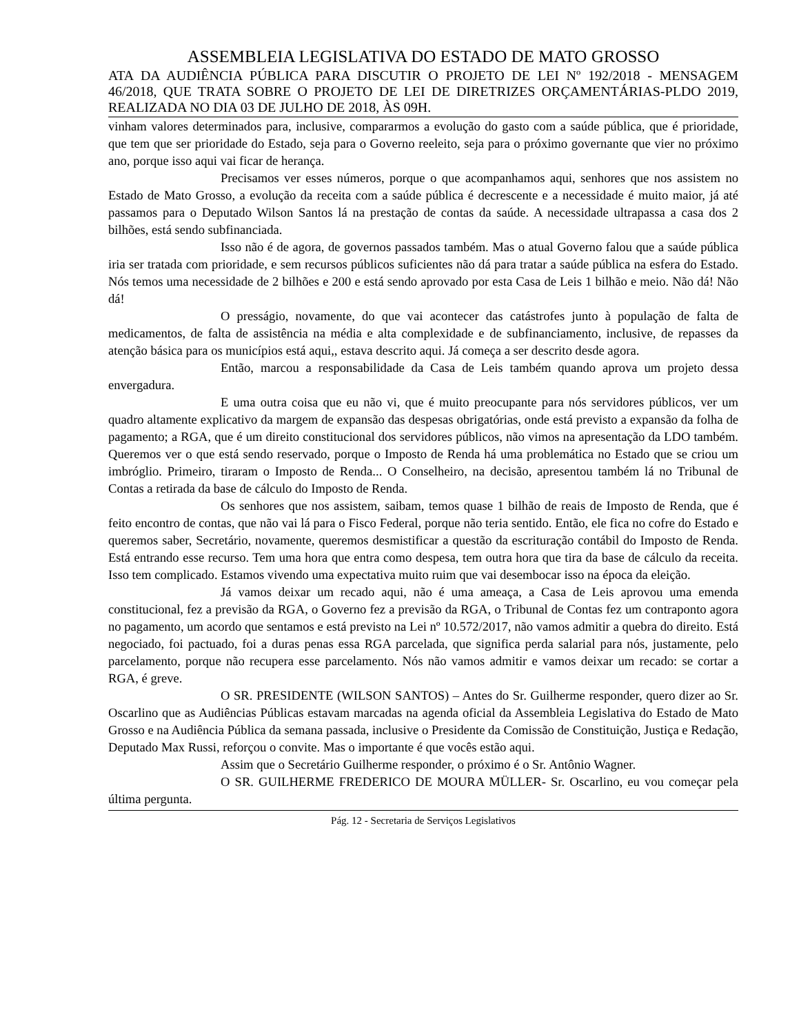ASSEMBLEIA LEGISLATIVA DO ESTADO DE MATO GROSSO
ATA DA AUDIÊNCIA PÚBLICA PARA DISCUTIR O PROJETO DE LEI Nº 192/2018 - MENSAGEM 46/2018, QUE TRATA SOBRE O PROJETO DE LEI DE DIRETRIZES ORÇAMENTÁRIAS-PLDO 2019, REALIZADA NO DIA 03 DE JULHO DE 2018, ÀS 09H.
vinham valores determinados para, inclusive, compararmos a evolução do gasto com a saúde pública, que é prioridade, que tem que ser prioridade do Estado, seja para o Governo reeleito, seja para o próximo governante que vier no próximo ano, porque isso aqui vai ficar de herança.
Precisamos ver esses números, porque o que acompanhamos aqui, senhores que nos assistem no Estado de Mato Grosso, a evolução da receita com a saúde pública é decrescente e a necessidade é muito maior, já até passamos para o Deputado Wilson Santos lá na prestação de contas da saúde. A necessidade ultrapassa a casa dos 2 bilhões, está sendo subfinanciada.
Isso não é de agora, de governos passados também. Mas o atual Governo falou que a saúde pública iria ser tratada com prioridade, e sem recursos públicos suficientes não dá para tratar a saúde pública na esfera do Estado. Nós temos uma necessidade de 2 bilhões e 200 e está sendo aprovado por esta Casa de Leis 1 bilhão e meio. Não dá! Não dá!
O presságio, novamente, do que vai acontecer das catástrofes junto à população de falta de medicamentos, de falta de assistência na média e alta complexidade e de subfinanciamento, inclusive, de repasses da atenção básica para os municípios está aqui,, estava descrito aqui. Já começa a ser descrito desde agora.
Então, marcou a responsabilidade da Casa de Leis também quando aprova um projeto dessa envergadura.
E uma outra coisa que eu não vi, que é muito preocupante para nós servidores públicos, ver um quadro altamente explicativo da margem de expansão das despesas obrigatórias, onde está previsto a expansão da folha de pagamento; a RGA, que é um direito constitucional dos servidores públicos, não vimos na apresentação da LDO também. Queremos ver o que está sendo reservado, porque o Imposto de Renda há uma problemática no Estado que se criou um imbróglio. Primeiro, tiraram o Imposto de Renda... O Conselheiro, na decisão, apresentou também lá no Tribunal de Contas a retirada da base de cálculo do Imposto de Renda.
Os senhores que nos assistem, saibam, temos quase 1 bilhão de reais de Imposto de Renda, que é feito encontro de contas, que não vai lá para o Fisco Federal, porque não teria sentido. Então, ele fica no cofre do Estado e queremos saber, Secretário, novamente, queremos desmistificar a questão da escrituração contábil do Imposto de Renda. Está entrando esse recurso. Tem uma hora que entra como despesa, tem outra hora que tira da base de cálculo da receita. Isso tem complicado. Estamos vivendo uma expectativa muito ruim que vai desembocar isso na época da eleição.
Já vamos deixar um recado aqui, não é uma ameaça, a Casa de Leis aprovou uma emenda constitucional, fez a previsão da RGA, o Governo fez a previsão da RGA, o Tribunal de Contas fez um contraponto agora no pagamento, um acordo que sentamos e está previsto na Lei nº 10.572/2017, não vamos admitir a quebra do direito. Está negociado, foi pactuado, foi a duras penas essa RGA parcelada, que significa perda salarial para nós, justamente, pelo parcelamento, porque não recupera esse parcelamento. Nós não vamos admitir e vamos deixar um recado: se cortar a RGA, é greve.
O SR. PRESIDENTE (WILSON SANTOS) – Antes do Sr. Guilherme responder, quero dizer ao Sr. Oscarlino que as Audiências Públicas estavam marcadas na agenda oficial da Assembleia Legislativa do Estado de Mato Grosso e na Audiência Pública da semana passada, inclusive o Presidente da Comissão de Constituição, Justiça e Redação, Deputado Max Russi, reforçou o convite. Mas o importante é que vocês estão aqui.
Assim que o Secretário Guilherme responder, o próximo é o Sr. Antônio Wagner.
O SR. GUILHERME FREDERICO DE MOURA MÜLLER- Sr. Oscarlino, eu vou começar pela última pergunta.
Pág. 12 - Secretaria de Serviços Legislativos